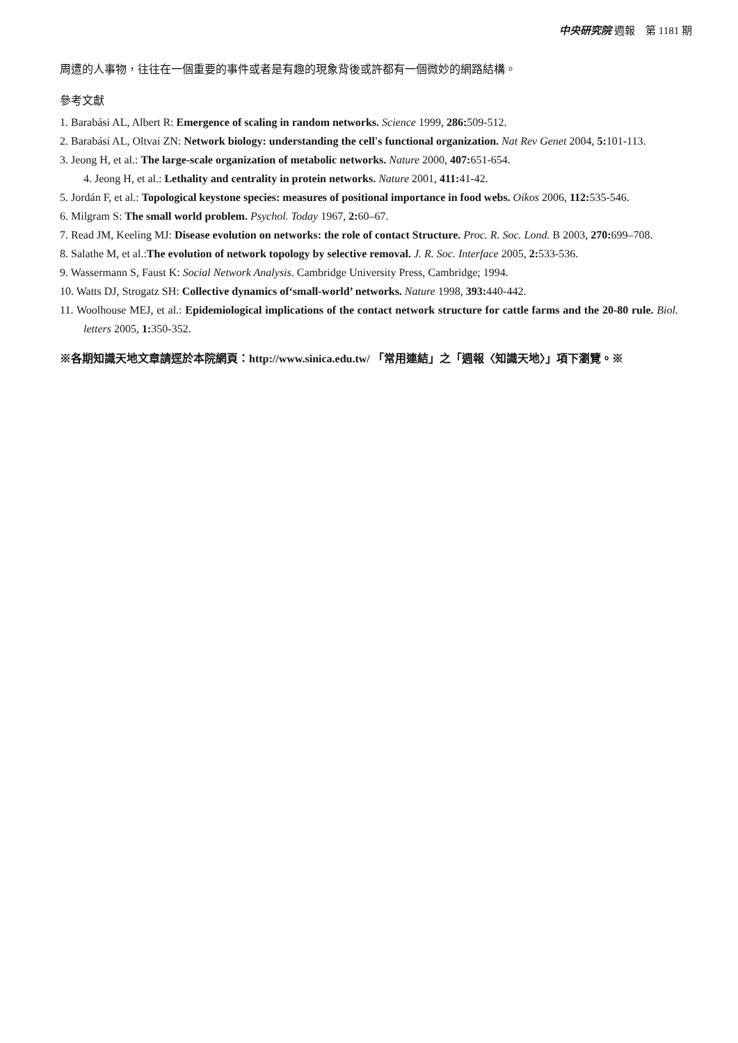中央研究院 週報　第 1181 期
周遭的人事物，往往在一個重要的事件或者是有趣的現象背後或許都有一個微妙的網路結構。
參考文獻
1. Barabási AL, Albert R: Emergence of scaling in random networks. Science 1999, 286: 509-512.
2. Barabási AL, Oltvai ZN: Network biology: understanding the cell's functional organization. Nat Rev Genet 2004, 5: 101-113.
3. Jeong H, et al.: The large-scale organization of metabolic networks. Nature 2000, 407: 651-654.
4. Jeong H, et al.: Lethality and centrality in protein networks. Nature 2001, 411: 41-42.
5. Jordán F, et al.: Topological keystone species: measures of positional importance in food webs. Oikos 2006, 112: 535-546.
6. Milgram S: The small world problem. Psychol. Today 1967, 2: 60–67.
7. Read JM, Keeling MJ: Disease evolution on networks: the role of contact Structure. Proc. R. Soc. Lond. B 2003, 270: 699–708.
8. Salathe M, et al.:The evolution of network topology by selective removal. J. R. Soc. Interface 2005, 2: 533-536.
9. Wassermann S, Faust K: Social Network Analysis. Cambridge University Press, Cambridge; 1994.
10. Watts DJ, Strogatz SH: Collective dynamics of‘small-world’ networks. Nature 1998, 393: 440-442.
11. Woolhouse MEJ, et al.: Epidemiological implications of the contact network structure for cattle farms and the 20-80 rule. Biol. letters 2005, 1: 350-352.
※各期知識天地文章請逕於本院網頁：http://www.sinica.edu.tw/ 「常用連結」之「週報〈知識天地〉」項下瀏覽。※